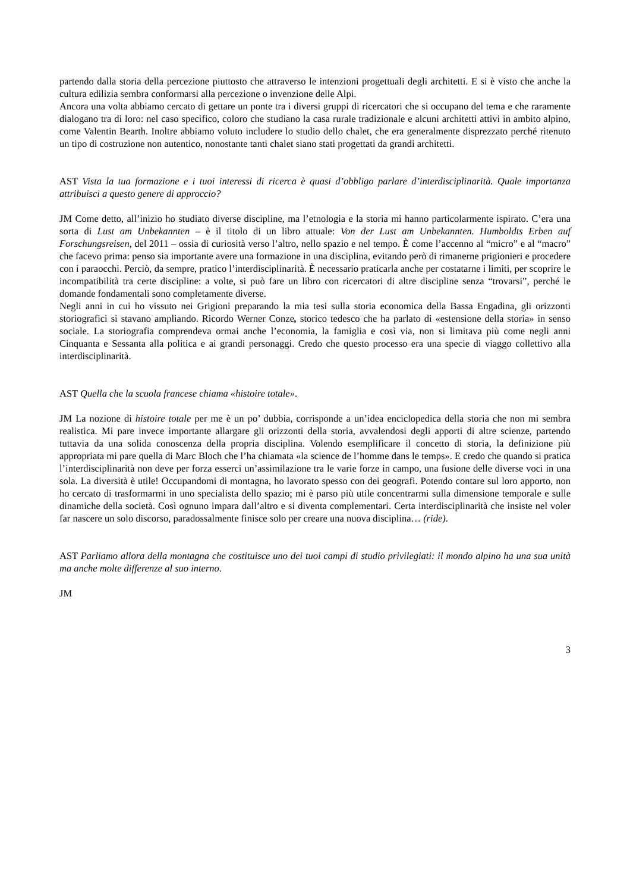partendo dalla storia della percezione piuttosto che attraverso le intenzioni progettuali degli architetti. E si è visto che anche la cultura edilizia sembra conformarsi alla percezione o invenzione delle Alpi.
Ancora una volta abbiamo cercato di gettare un ponte tra i diversi gruppi di ricercatori che si occupano del tema e che raramente dialogano tra di loro: nel caso specifico, coloro che studiano la casa rurale tradizionale e alcuni architetti attivi in ambito alpino, come Valentin Bearth. Inoltre abbiamo voluto includere lo studio dello chalet, che era generalmente disprezzato perché ritenuto un tipo di costruzione non autentico, nonostante tanti chalet siano stati progettati da grandi architetti.
AST Vista la tua formazione e i tuoi interessi di ricerca è quasi d’obbligo parlare d’interdisciplinarità. Quale importanza attribuisci a questo genere di approccio?
JM Come detto, all’inizio ho studiato diverse discipline, ma l’etnologia e la storia mi hanno particolarmente ispirato. C’era una sorta di Lust am Unbekannten – è il titolo di un libro attuale: Von der Lust am Unbekannten. Humboldts Erben auf Forschungsreisen, del 2011 – ossia di curiosità verso l’altro, nello spazio e nel tempo. È come l’accenno al “micro” e al “macro” che facevo prima: penso sia importante avere una formazione in una disciplina, evitando però di rimanerne prigionieri e procedere con i paraocchi. Perciò, da sempre, pratico l’interdisciplinarità. È necessario praticarla anche per costatarne i limiti, per scoprire le incompatibilità tra certe discipline: a volte, si può fare un libro con ricercatori di altre discipline senza “trovarsi”, perché le domande fondamentali sono completamente diverse.
Negli anni in cui ho vissuto nei Grigioni preparando la mia tesi sulla storia economica della Bassa Engadina, gli orizzonti storiografici si stavano ampliando. Ricordo Werner Conze, storico tedesco che ha parlato di «estensione della storia» in senso sociale. La storiografia comprendeva ormai anche l’economia, la famiglia e così via, non si limitava più come negli anni Cinquanta e Sessanta alla politica e ai grandi personaggi. Credo che questo processo era una specie di viaggo collettivo alla interdisciplinarità.
AST Quella che la scuola francese chiama «histoire totale».
JM La nozione di histoire totale per me è un po’ dubbia, corrisponde a un’idea enciclopedica della storia che non mi sembra realistica. Mi pare invece importante allargare gli orizzonti della storia, avvalendosi degli apporti di altre scienze, partendo tuttavia da una solida conoscenza della propria disciplina. Volendo esemplificare il concetto di storia, la definizione più appropriata mi pare quella di Marc Bloch che l’ha chiamata «la science de l’homme dans le temps». E credo che quando si pratica l’interdisciplinarità non deve per forza esserci un’assimilazione tra le varie forze in campo, una fusione delle diverse voci in una sola. La diversità è utile! Occupandomi di montagna, ho lavorato spesso con dei geografi. Potendo contare sul loro apporto, non ho cercato di trasformarmi in uno specialista dello spazio; mi è parso più utile concentrarmi sulla dimensione temporale e sulle dinamiche della società. Così ognuno impara dall’altro e si diventa complementari. Certa interdisciplinarità che insiste nel voler far nascere un solo discorso, paradossalmente finisce solo per creare una nuova disciplina… (ride).
AST Parliamo allora della montagna che costituisce uno dei tuoi campi di studio privilegiati: il mondo alpino ha una sua unità ma anche molte differenze al suo interno.
JM
3